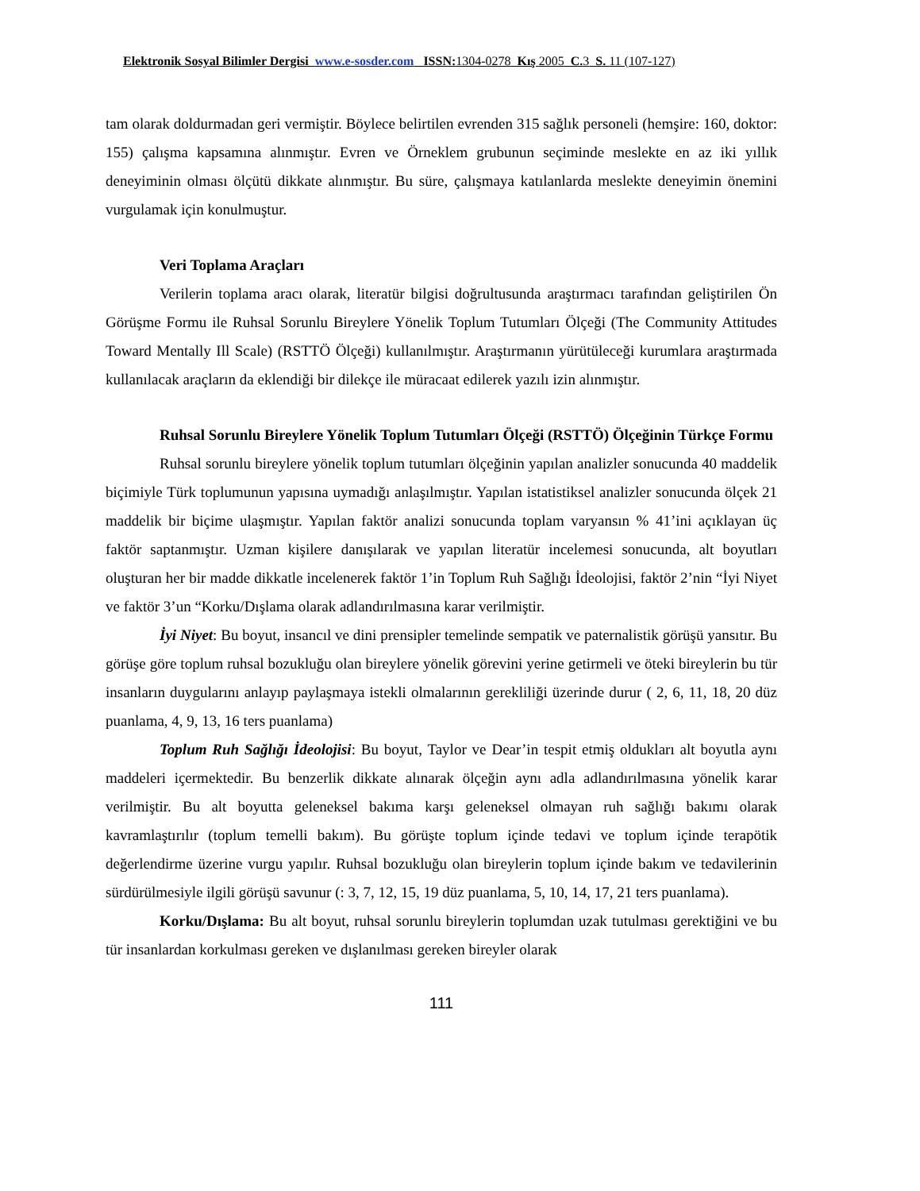Elektronik Sosyal Bilimler Dergisi www.e-sosder.com ISSN:1304-0278 Kış 2005 C.3 S. 11 (107-127)
tam olarak doldurmadan geri vermiştir. Böylece belirtilen evrenden 315 sağlık personeli (hemşire: 160, doktor: 155) çalışma kapsamına alınmıştır. Evren ve Örneklem grubunun seçiminde meslekte en az iki yıllık deneyiminin olması ölçütü dikkate alınmıştır. Bu süre, çalışmaya katılanlarda meslekte deneyimin önemini vurgulamak için konulmuştur.
Veri Toplama Araçları
Verilerin toplama aracı olarak, literatür bilgisi doğrultusunda araştırmacı tarafından geliştirilen Ön Görüşme Formu ile Ruhsal Sorunlu Bireylere Yönelik Toplum Tutumları Ölçeği (The Community Attitudes Toward Mentally Ill Scale) (RSTTÖ Ölçeği) kullanılmıştır. Araştırmanın yürütüleceği kurumlara araştırmada kullanılacak araçların da eklendiği bir dilekçe ile müracaat edilerek yazılı izin alınmıştır.
Ruhsal Sorunlu Bireylere Yönelik Toplum Tutumları Ölçeği (RSTTÖ) Ölçeğinin Türkçe Formu
Ruhsal sorunlu bireylere yönelik toplum tutumları ölçeğinin yapılan analizler sonucunda 40 maddelik biçimiyle Türk toplumunun yapısına uymadığı anlaşılmıştır. Yapılan istatistiksel analizler sonucunda ölçek 21 maddelik bir biçime ulaşmıştır. Yapılan faktör analizi sonucunda toplam varyansın % 41’ini açıklayan üç faktör saptanmıştır. Uzman kişilere danışılarak ve yapılan literatür incelemesi sonucunda, alt boyutları oluşturan her bir madde dikkatle incelenerek faktör 1’in Toplum Ruh Sağlığı İdeolojisi, faktör 2’nin “İyi Niyet ve faktör 3’un “Korku/Dışlama olarak adlandırılmasına karar verilmiştir.
İyi Niyet: Bu boyut, insancıl ve dini prensipler temelinde sempatik ve paternalistik görüşü yansıtır. Bu görüşe göre toplum ruhsal bozukluğu olan bireylere yönelik görevini yerine getirmeli ve öteki bireylerin bu tür insanların duygularını anlayıp paylaşmaya istekli olmalarının gerekliliği üzerinde durur ( 2, 6, 11, 18, 20 düz puanlama, 4, 9, 13, 16 ters puanlama)
Toplum Ruh Sağlığı İdeolojisi: Bu boyut, Taylor ve Dear’in tespit etmiş oldukları alt boyutla aynı maddeleri içermektedir. Bu benzerlik dikkate alınarak ölçeğin aynı adla adlandırılmasına yönelik karar verilmiştir. Bu alt boyutta geleneksel bakıma karşı geleneksel olmayan ruh sağlığı bakımı olarak kavramlaştırılır (toplum temelli bakım). Bu görüşte toplum içinde tedavi ve toplum içinde terapötik değerlendirme üzerine vurgu yapılır. Ruhsal bozukluğu olan bireylerin toplum içinde bakım ve tedavilerinin sürdürülmesiyle ilgili görüşü savunur (: 3, 7, 12, 15, 19 düz puanlama, 5, 10, 14, 17, 21 ters puanlama).
Korku/Dışlama: Bu alt boyut, ruhsal sorunlu bireylerin toplumdan uzak tutulması gerektiğini ve bu tür insanlardan korkulması gereken ve dışlanılması gereken bireyler olarak
111